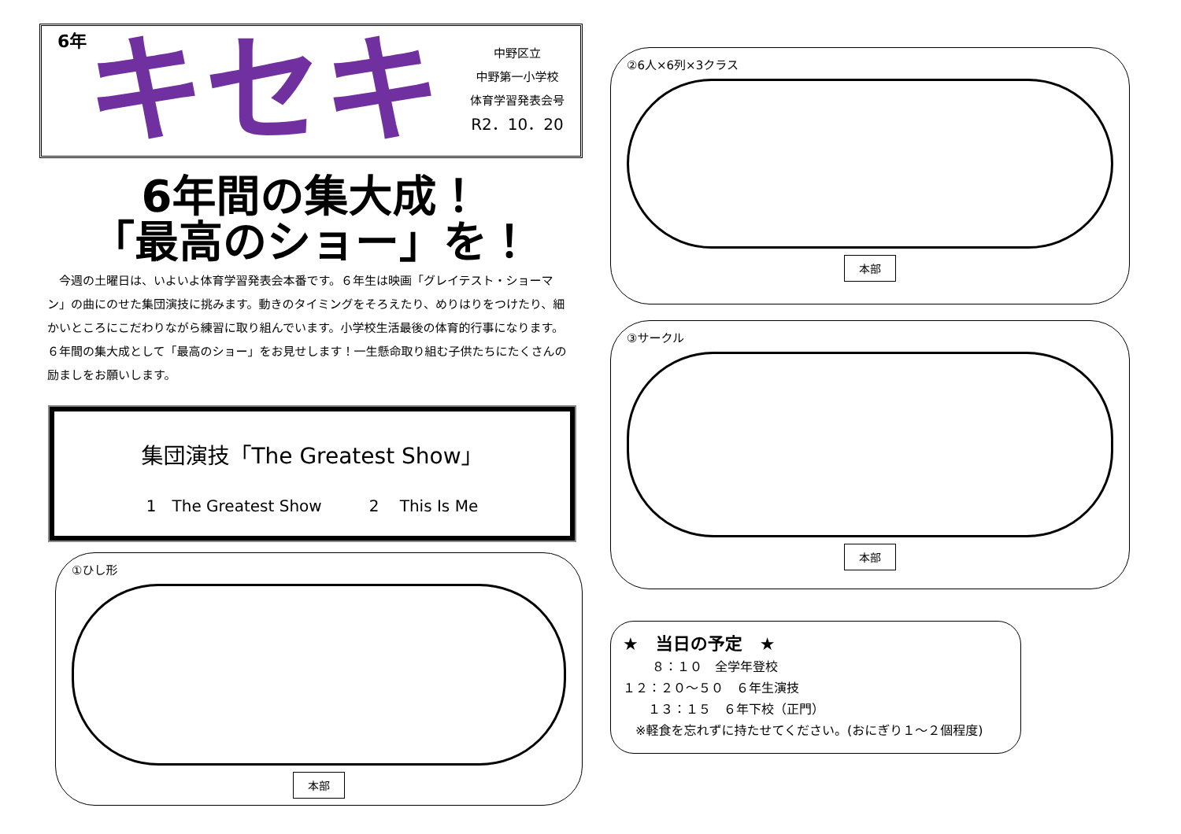6年キセキ
中野区立
中野第一小学校
体育学習発表会号
R2．10．20
6年間の集大成！
「最高のショー」を！
今週の土曜日は、いよいよ体育学習発表会本番です。６年生は映画「グレイテスト・ショーマン」の曲にのせた集団演技に挑みます。動きのタイミングをそろえたり、めりはりをつけたり、細かいところにこだわりながら練習に取り組んでいます。小学校生活最後の体育的行事になります。６年間の集大成として「最高のショー」をお見せします！一生懸命取り組む子供たちにたくさんの励ましをお願いします。
集団演技「The Greatest Show」
1　The Greatest Show　　　2　 This Is Me
①ひし形
本部
②6人×6列×3クラス
本部
③サークル
本部
★　当日の予定　★
　　 ８：１０　全学年登校
１２：２０～５０　６年生演技
　　１３：１５　６年下校（正門）
　※軽食を忘れずに持たせてください。(おにぎり１～２個程度)